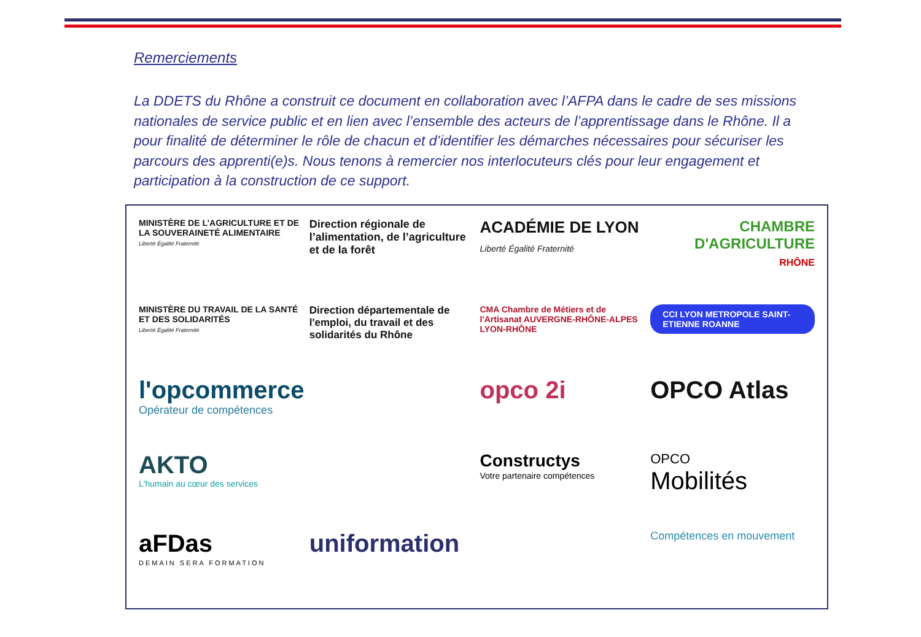Remerciements
La DDETS du Rhône a construit ce document en collaboration avec l’AFPA dans le cadre de ses missions nationales de service public et en lien avec l’ensemble des acteurs de l’apprentissage dans le Rhône. Il a pour finalité de déterminer le rôle de chacun et d’identifier les démarches nécessaires pour sécuriser les parcours des apprenti(e)s. Nous tenons à remercier nos interlocuteurs clés pour leur engagement et participation à la construction de ce support.
MINISTÈRE DE L’AGRICULTURE ET DE LA SOUVERAINETÉ ALIMENTAIRE
Liberté Égalité Fraternité
Direction régionale de l’alimentation, de l’agriculture et de la forêt
ACADÉMIE DE LYON
Liberté Égalité Fraternité
CHAMBRE D'AGRICULTURE
RHÔNE
MINISTÈRE DU TRAVAIL DE LA SANTÉ ET DES SOLIDARITÉS
Liberté Égalité Fraternité
Direction départementale de l'emploi, du travail et des solidarités du Rhône
CMA Chambre de Métiers et de l'Artisanat AUVERGNE-RHÔNE-ALPES LYON-RHÔNE
CCI LYON METROPOLE SAINT-ETIENNE ROANNE
l'opcommerce
Opérateur de compétences
opco 2i
OPCO Atlas
AKTO
L'humain au cœur des services
Constructys
Votre partenaire compétences
OPCO
Mobilités
aFDas
DEMAIN SERA FORMATION
uniformation
Compétences en mouvement